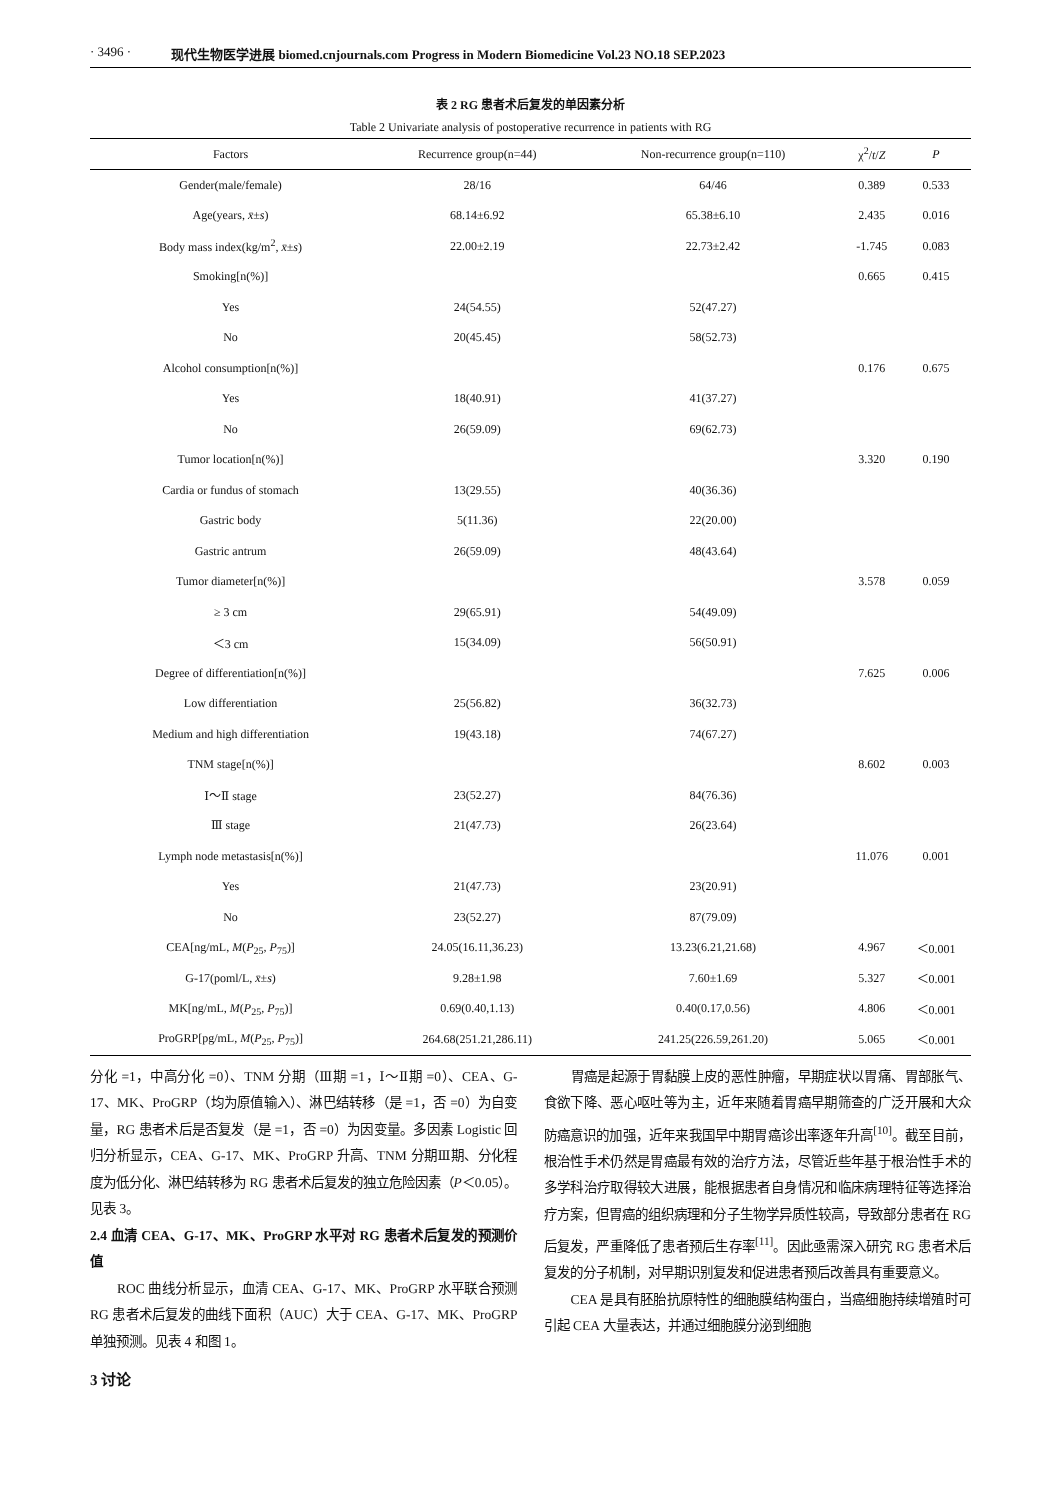· 3496 · 现代生物医学进展 biomed.cnjournals.com Progress in Modern Biomedicine Vol.23 NO.18 SEP.2023
表 2 RG 患者术后复发的单因素分析
Table 2 Univariate analysis of postoperative recurrence in patients with RG
| Factors | Recurrence group(n=44) | Non-recurrence group(n=110) | χ<sup>2</sup>/ t / Z | P |
| --- | --- | --- | --- | --- |
| Gender(male/female) | 28/16 | 64/46 | 0.389 | 0.533 |
| Age(years, x̄ ± s ) | 68.14±6.92 | 65.38±6.10 | 2.435 | 0.016 |
| Body mass index(kg/m<sup>2</sup>, x̄ ± s ) | 22.00±2.19 | 22.73±2.42 | -1.745 | 0.083 |
| Smoking[n(%)] | | | 0.665 | 0.415 |
| Yes | 24(54.55) | 52(47.27) | | |
| No | 20(45.45) | 58(52.73) | | |
| Alcohol consumption[n(%)] | | | 0.176 | 0.675 |
| Yes | 18(40.91) | 41(37.27) | | |
| No | 26(59.09) | 69(62.73) | | |
| Tumor location[n(%)] | | | 3.320 | 0.190 |
| Cardia or fundus of stomach | 13(29.55) | 40(36.36) | | |
| Gastric body | 5(11.36) | 22(20.00) | | |
| Gastric antrum | 26(59.09) | 48(43.64) | | |
| Tumor diameter[n(%)] | | | 3.578 | 0.059 |
| ≥ 3 cm | 29(65.91) | 54(49.09) | | |
| ＜3 cm | 15(34.09) | 56(50.91) | | |
| Degree of differentiation[n(%)] | | | 7.625 | 0.006 |
| Low differentiation | 25(56.82) | 36(32.73) | | |
| Medium and high differentiation | 19(43.18) | 74(67.27) | | |
| TNM stage[n(%)] | | | 8.602 | 0.003 |
| Ⅰ～Ⅱ stage | 23(52.27) | 84(76.36) | | |
| Ⅲ stage | 21(47.73) | 26(23.64) | | |
| Lymph node metastasis[n(%)] | | | 11.076 | 0.001 |
| Yes | 21(47.73) | 23(20.91) | | |
| No | 23(52.27) | 87(79.09) | | |
| CEA[ng/mL, M ( P<sub>25</sub>, P<sub>75</sub>)] | 24.05(16.11,36.23) | 13.23(6.21,21.68) | 4.967 | ＜0.001 |
| G-17(poml/L, x̄ ± s ) | 9.28±1.98 | 7.60±1.69 | 5.327 | ＜0.001 |
| MK[ng/mL, M ( P<sub>25</sub>, P<sub>75</sub>)] | 0.69(0.40,1.13) | 0.40(0.17,0.56) | 4.806 | ＜0.001 |
| ProGRP[pg/mL, M ( P<sub>25</sub>, P<sub>75</sub>)] | 264.68(251.21,286.11) | 241.25(226.59,261.20) | 5.065 | ＜0.001 |
分化 =1，中高分化 =0）、TNM 分期（Ⅲ期 =1，Ⅰ～Ⅱ期 =0）、CEA、G-17、MK、ProGRP（均为原值输入）、淋巴结转移（是 =1，否 =0）为自变量，RG 患者术后是否复发（是 =1，否 =0）为因变量。多因素 Logistic 回归分析显示，CEA、G-17、MK、ProGRP 升高、TNM 分期Ⅲ期、分化程度为低分化、淋巴结转移为 RG 患者术后复发的独立危险因素（P＜0.05）。见表 3。
2.4 血清 CEA、G-17、MK、ProGRP 水平对 RG 患者术后复发的预测价值
ROC 曲线分析显示，血清 CEA、G-17、MK、ProGRP 水平联合预测 RG 患者术后复发的曲线下面积（AUC）大于 CEA、G-17、MK、ProGRP 单独预测。见表 4 和图 1。
3 讨论
胃癌是起源于胃黏膜上皮的恶性肿瘤，早期症状以胃痛、胃部胀气、食欲下降、恶心呕吐等为主，近年来随着胃癌早期筛查的广泛开展和大众防癌意识的加强，近年来我国早中期胃癌诊出率逐年升高<sup>[10]</sup>。截至目前，根治性手术仍然是胃癌最有效的治疗方法，尽管近些年基于根治性手术的多学科治疗取得较大进展，能根据患者自身情况和临床病理特征等选择治疗方案，但胃癌的组织病理和分子生物学异质性较高，导致部分患者在 RG 后复发，严重降低了患者预后生存率<sup>[11]</sup>。因此亟需深入研究 RG 患者术后复发的分子机制，对早期识别复发和促进患者预后改善具有重要意义。
CEA 是具有胚胎抗原特性的细胞膜结构蛋白，当癌细胞持续增殖时可引起 CEA 大量表达，并通过细胞膜分泌到细胞